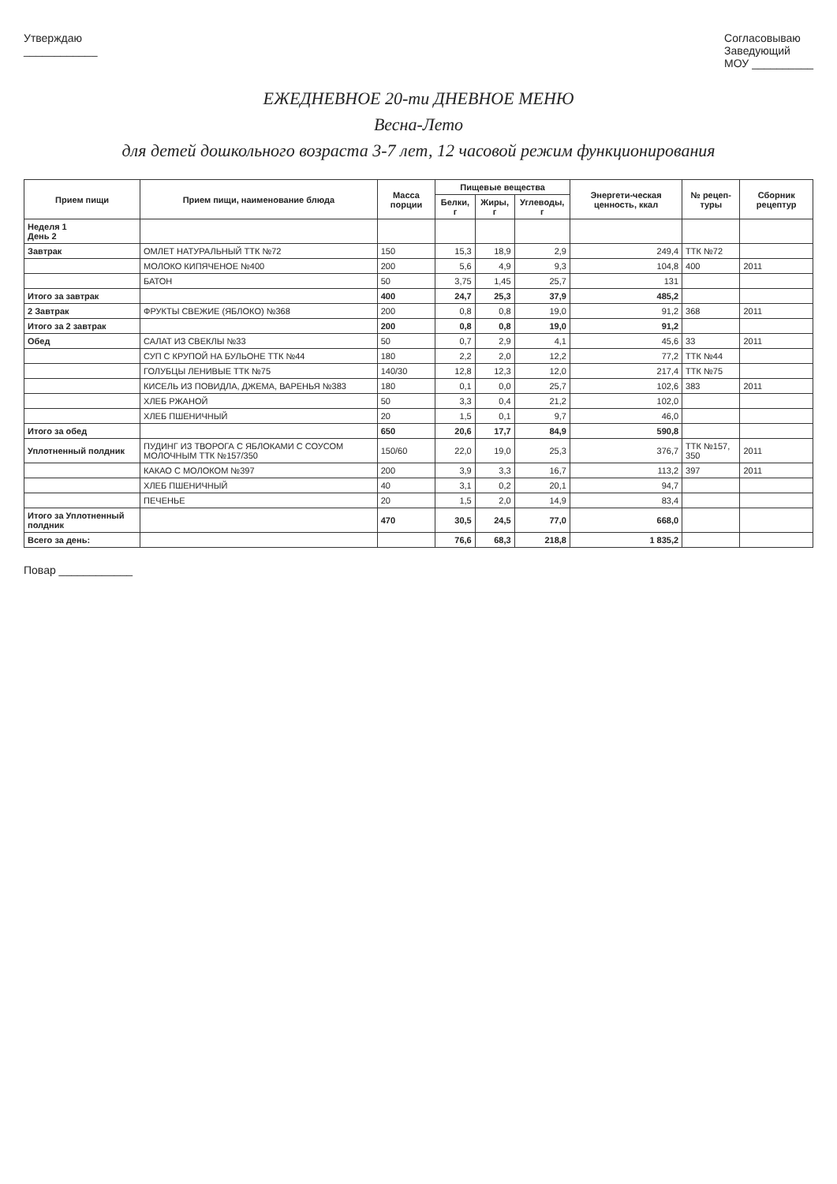Утверждаю
____________
Согласовываю
Заведующий
МОУ __________
ЕЖЕДНЕВНОЕ 20-ти ДНЕВНОЕ МЕНЮ
Весна-Лето
для детей дошкольного возраста 3-7 лет, 12 часовой режим функционирования
| Прием пищи | Прием пищи, наименование блюда | Масса порции | Пищевые вещества | | | Энергети-ческая ценность, ккал | № рецеп-туры | Сборник рецептур |
| --- | --- | --- | --- | --- | --- | --- | --- | --- |
| | | | Белки, г | Жиры, г | Углеводы, г | | | |
| Неделя 1 День 2 | | | | | | | | |
| Завтрак | ОМЛЕТ НАТУРАЛЬНЫЙ ТТК №72 | 150 | 15,3 | 18,9 | 2,9 | 249,4 | ТТК №72 | |
| | МОЛОКО КИПЯЧЕНОЕ №400 | 200 | 5,6 | 4,9 | 9,3 | 104,8 | 400 | 2011 |
| | БАТОН | 50 | 3,75 | 1,45 | 25,7 | 131 | | |
| Итого за завтрак | | 400 | 24,7 | 25,3 | 37,9 | 485,2 | | |
| 2 Завтрак | ФРУКТЫ СВЕЖИЕ (ЯБЛОКО) №368 | 200 | 0,8 | 0,8 | 19,0 | 91,2 | 368 | 2011 |
| Итого за 2 завтрак | | 200 | 0,8 | 0,8 | 19,0 | 91,2 | | |
| Обед | САЛАТ ИЗ СВЕКЛЫ №33 | 50 | 0,7 | 2,9 | 4,1 | 45,6 | 33 | 2011 |
| | СУП С КРУПОЙ НА БУЛЬОНЕ ТТК №44 | 180 | 2,2 | 2,0 | 12,2 | 77,2 | ТТК №44 | |
| | ГОЛУБЦЫ ЛЕНИВЫЕ ТТК №75 | 140/30 | 12,8 | 12,3 | 12,0 | 217,4 | ТТК №75 | |
| | КИСЕЛЬ ИЗ ПОВИДЛА, ДЖЕМА, ВАРЕНЬЯ №383 | 180 | 0,1 | 0,0 | 25,7 | 102,6 | 383 | 2011 |
| | ХЛЕБ РЖАНОЙ | 50 | 3,3 | 0,4 | 21,2 | 102,0 | | |
| | ХЛЕБ ПШЕНИЧНЫЙ | 20 | 1,5 | 0,1 | 9,7 | 46,0 | | |
| Итого за обед | | 650 | 20,6 | 17,7 | 84,9 | 590,8 | | |
| Уплотненный полдник | ПУДИНГ ИЗ ТВОРОГА С ЯБЛОКАМИ С СОУСОМ МОЛОЧНЫМ ТТК №157/350 | 150/60 | 22,0 | 19,0 | 25,3 | 376,7 | ТТК №157, 350 | 2011 |
| | КАКАО С МОЛОКОМ №397 | 200 | 3,9 | 3,3 | 16,7 | 113,2 | 397 | 2011 |
| | ХЛЕБ ПШЕНИЧНЫЙ | 40 | 3,1 | 0,2 | 20,1 | 94,7 | | |
| | ПЕЧЕНЬЕ | 20 | 1,5 | 2,0 | 14,9 | 83,4 | | |
| Итого за Уплотненный полдник | | 470 | 30,5 | 24,5 | 77,0 | 668,0 | | |
| Всего за день: | | | 76,6 | 68,3 | 218,8 | 1 835,2 | | |
Повар ____________